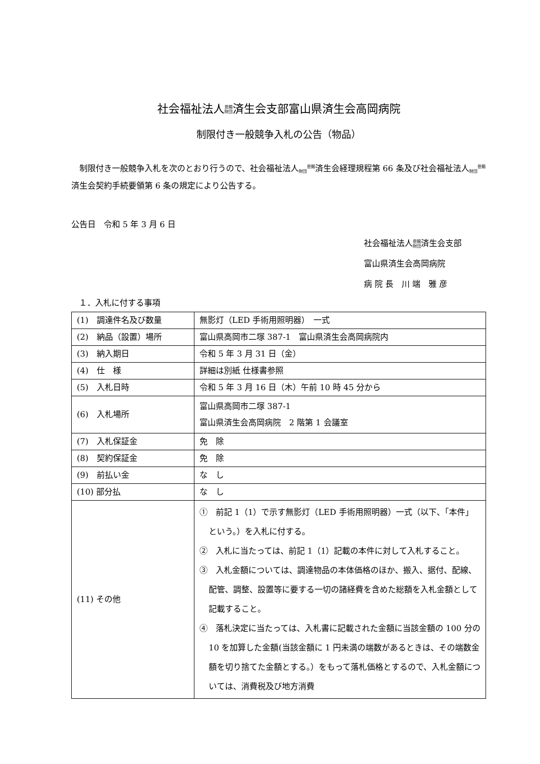社会福祉法人恩賜
財団済生会支部富山県済生会高岡病院
制限付き一般競争入札の公告（物品）
制限付き一般競争入札を次のとおり行うので、社会福祉法人恩賜
財団済生会経理規程第 66 条及び社会福祉法人恩賜
財団済生会契約手続要領第 6 条の規定により公告する。
公告日　令和 5 年 3 月 6 日
社会福祉法人恩賜
財団済生会支部
富山県済生会高岡病院
病 院 長　川 端　雅 彦
１．入札に付する事項
| (1) 調達件名及び数量 | 無影灯（LED 手術用照明器） 一式 |
| (2) 納品（設置）場所 | 富山県高岡市二塚 387-1 富山県済生会高岡病院内 |
| (3) 納入期日 | 令和 5 年 3 月 31 日（金） |
| (4) 仕 様 | 詳細は別紙 仕様書参照 |
| (5) 入札日時 | 令和 5 年 3 月 16 日（木）午前 10 時 45 分から |
| (6) 入札場所 | 富山県高岡市二塚 387-1 富山県済生会高岡病院 2 階第 1 会議室 |
| (7) 入札保証金 | 免 除 |
| (8) 契約保証金 | 免 除 |
| (9) 前払い金 | な し |
| (10) 部分払 | な し |
| (11) その他 | ① 前記 1（1）で示す無影灯（LED 手術用照明器）一式（以下、「本件」という。）を入札に付する。 ② 入札に当たっては、前記 1（1）記載の本件に対して入札すること。 ③ 入札金額については、調達物品の本体価格のほか、搬入、据付、配線、配管、調整、設置等に要する一切の諸経費を含めた総額を入札金額として記載すること。 ④ 落札決定に当たっては、入札書に記載された金額に当該金額の 100 分の 10 を加算した金額(当該金額に 1 円未満の端数があるときは、その端数金額を切り捨てた金額とする。）をもって落札価格とするので、入札金額については、消費税及び地方消費 |